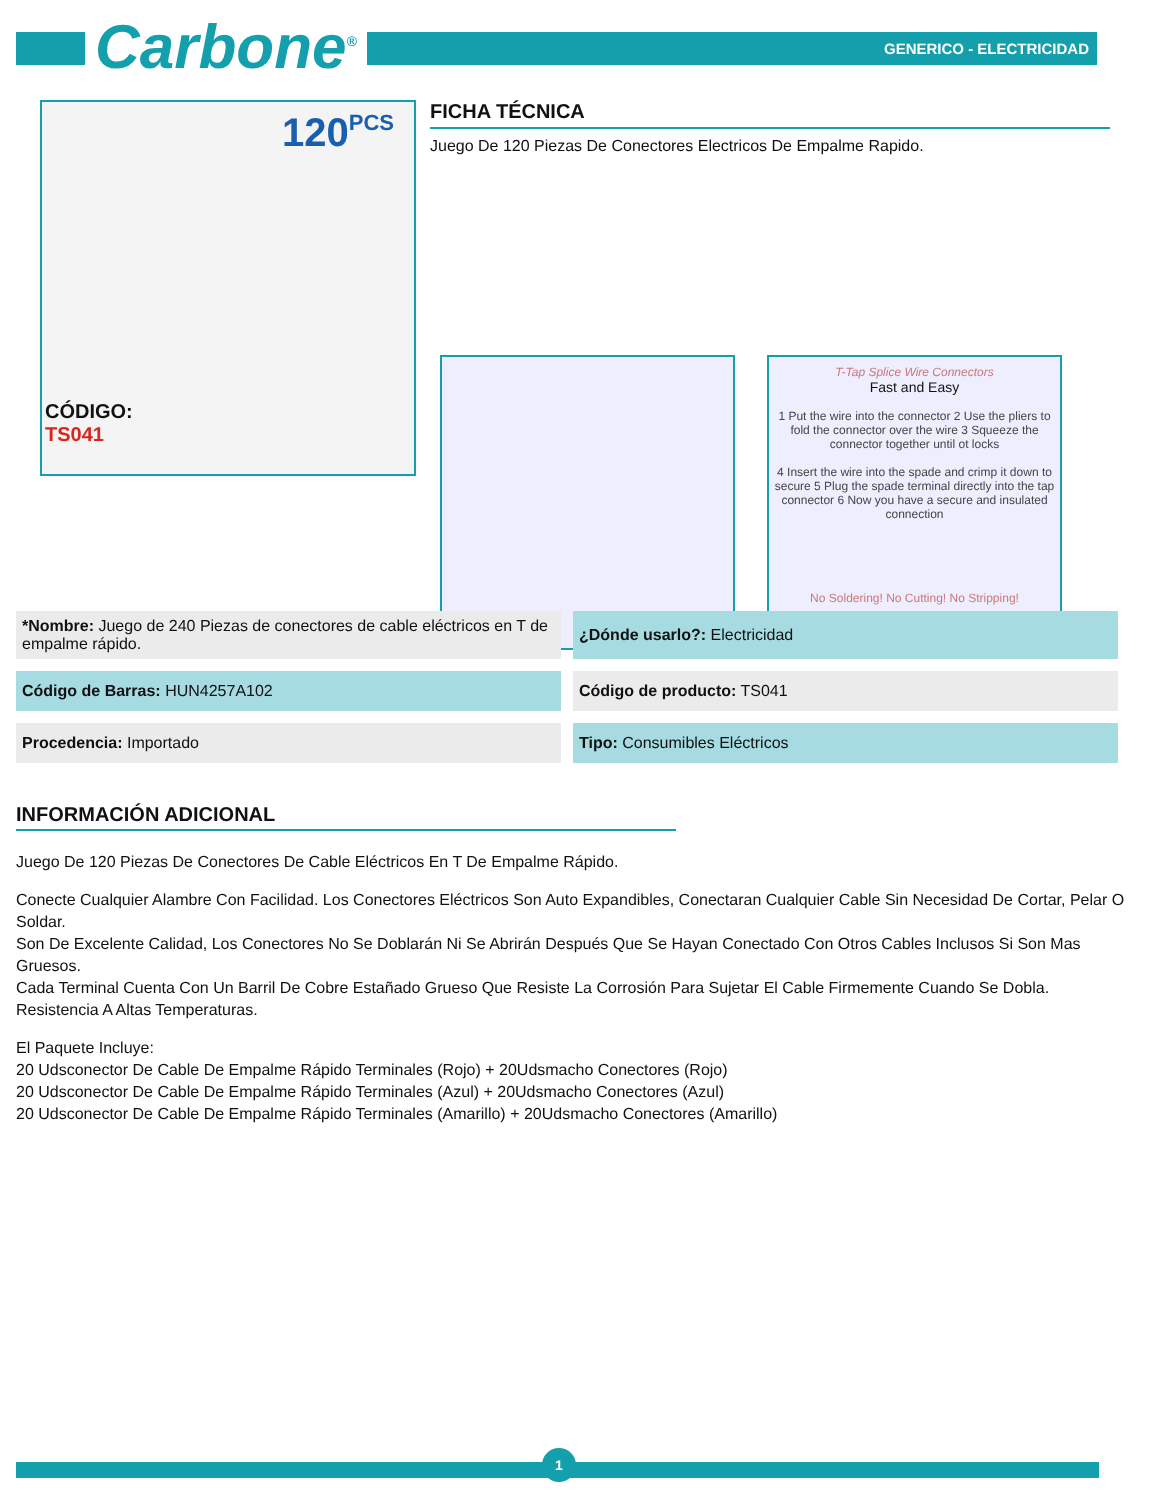Carbone<sup>®</sup> GENERICO - ELECTRICIDAD
120 PCS
FICHA TÉCNICA
Juego De 120 Piezas De Conectores Electricos De Empalme Rapido.
T-Tap Splice Wire Connectors
Fast and Easy
1 Put the wire into the connector 2 Use the pliers to fold the connector over the wire 3 Squeeze the connector together until ot locks
4 Insert the wire into the spade and crimp it down to secure 5 Plug the spade terminal directly into the tap connector 6 Now you have a secure and insulated connection
No Soldering! No Cutting! No Stripping!
CÓDIGO:
TS041
*Nombre: Juego de 240 Piezas de conectores de cable eléctricos en T de empalme rápido.
¿Dónde usarlo?: Electricidad
Código de Barras: HUN4257A102
Código de producto: TS041
Procedencia: Importado
Tipo: Consumibles Eléctricos
INFORMACIÓN ADICIONAL
Juego De 120 Piezas De Conectores De Cable Eléctricos En T De Empalme Rápido.
Conecte Cualquier Alambre Con Facilidad. Los Conectores Eléctricos Son Auto Expandibles, Conectaran Cualquier Cable Sin Necesidad De Cortar, Pelar O Soldar.
Son De Excelente Calidad, Los Conectores No Se Doblarán Ni Se Abrirán Después Que Se Hayan Conectado Con Otros Cables Inclusos Si Son Mas Gruesos.
Cada Terminal Cuenta Con Un Barril De Cobre Estañado Grueso Que Resiste La Corrosión Para Sujetar El Cable Firmemente Cuando Se Dobla.
Resistencia A Altas Temperaturas.
El Paquete Incluye:
20 Udsconector De Cable De Empalme Rápido Terminales (Rojo) + 20Udsmacho Conectores (Rojo)
20 Udsconector De Cable De Empalme Rápido Terminales (Azul) + 20Udsmacho Conectores (Azul)
20 Udsconector De Cable De Empalme Rápido Terminales (Amarillo) + 20Udsmacho Conectores (Amarillo)
1